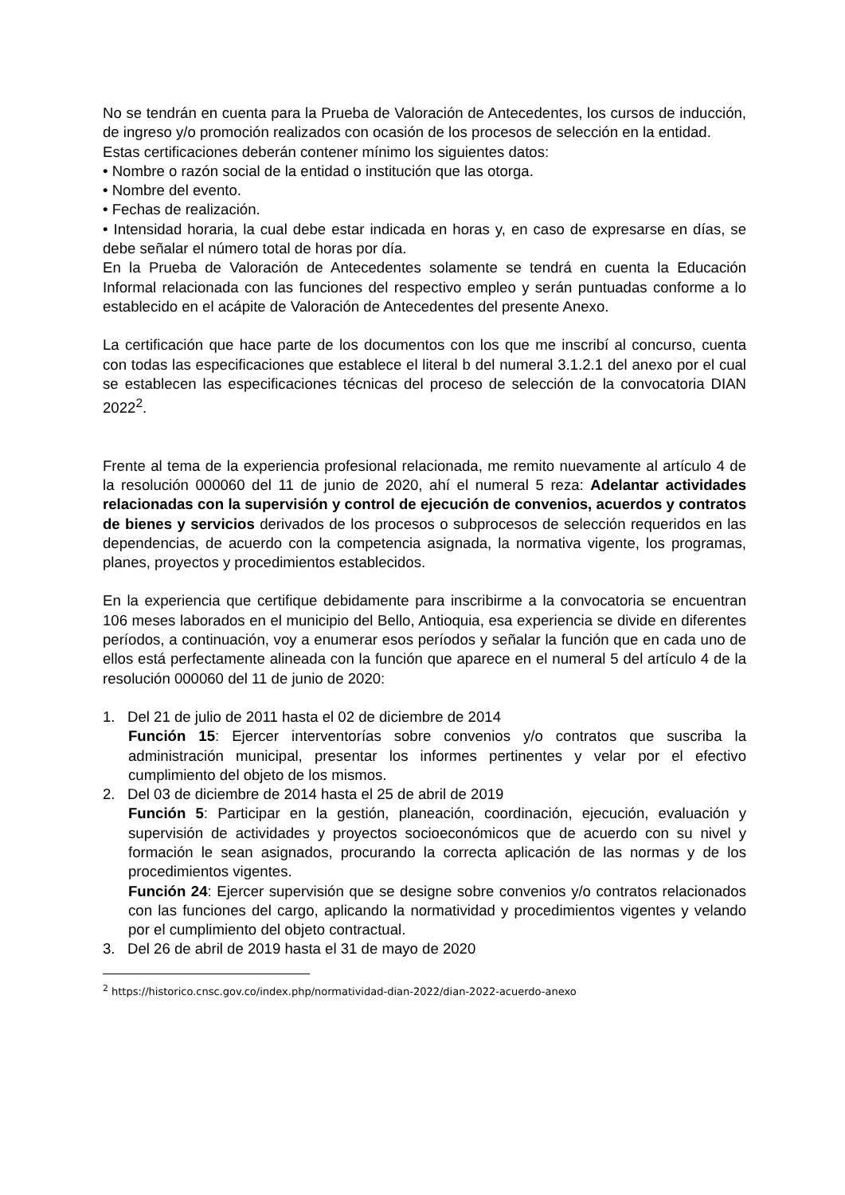No se tendrán en cuenta para la Prueba de Valoración de Antecedentes, los cursos de inducción, de ingreso y/o promoción realizados con ocasión de los procesos de selección en la entidad.
Estas certificaciones deberán contener mínimo los siguientes datos:
• Nombre o razón social de la entidad o institución que las otorga.
• Nombre del evento.
• Fechas de realización.
• Intensidad horaria, la cual debe estar indicada en horas y, en caso de expresarse en días, se debe señalar el número total de horas por día.
En la Prueba de Valoración de Antecedentes solamente se tendrá en cuenta la Educación Informal relacionada con las funciones del respectivo empleo y serán puntuadas conforme a lo establecido en el acápite de Valoración de Antecedentes del presente Anexo.
La certificación que hace parte de los documentos con los que me inscribí al concurso, cuenta con todas las especificaciones que establece el literal b del numeral 3.1.2.1 del anexo por el cual se establecen las especificaciones técnicas del proceso de selección de la convocatoria DIAN 2022<sup>2</sup>.
Frente al tema de la experiencia profesional relacionada, me remito nuevamente al artículo 4 de la resolución 000060 del 11 de junio de 2020, ahí el numeral 5 reza: Adelantar actividades relacionadas con la supervisión y control de ejecución de convenios, acuerdos y contratos de bienes y servicios derivados de los procesos o subprocesos de selección requeridos en las dependencias, de acuerdo con la competencia asignada, la normativa vigente, los programas, planes, proyectos y procedimientos establecidos.
En la experiencia que certifique debidamente para inscribirme a la convocatoria se encuentran 106 meses laborados en el municipio del Bello, Antioquia, esa experiencia se divide en diferentes períodos, a continuación, voy a enumerar esos períodos y señalar la función que en cada uno de ellos está perfectamente alineada con la función que aparece en el numeral 5 del artículo 4 de la resolución 000060 del 11 de junio de 2020:
1. Del 21 de julio de 2011 hasta el 02 de diciembre de 2014
Función 15: Ejercer interventorías sobre convenios y/o contratos que suscriba la administración municipal, presentar los informes pertinentes y velar por el efectivo cumplimiento del objeto de los mismos.
2. Del 03 de diciembre de 2014 hasta el 25 de abril de 2019
Función 5: Participar en la gestión, planeación, coordinación, ejecución, evaluación y supervisión de actividades y proyectos socioeconómicos que de acuerdo con su nivel y formación le sean asignados, procurando la correcta aplicación de las normas y de los procedimientos vigentes.
Función 24: Ejercer supervisión que se designe sobre convenios y/o contratos relacionados con las funciones del cargo, aplicando la normatividad y procedimientos vigentes y velando por el cumplimiento del objeto contractual.
3. Del 26 de abril de 2019 hasta el 31 de mayo de 2020
<sup>2</sup> https://historico.cnsc.gov.co/index.php/normatividad-dian-2022/dian-2022-acuerdo-anexo